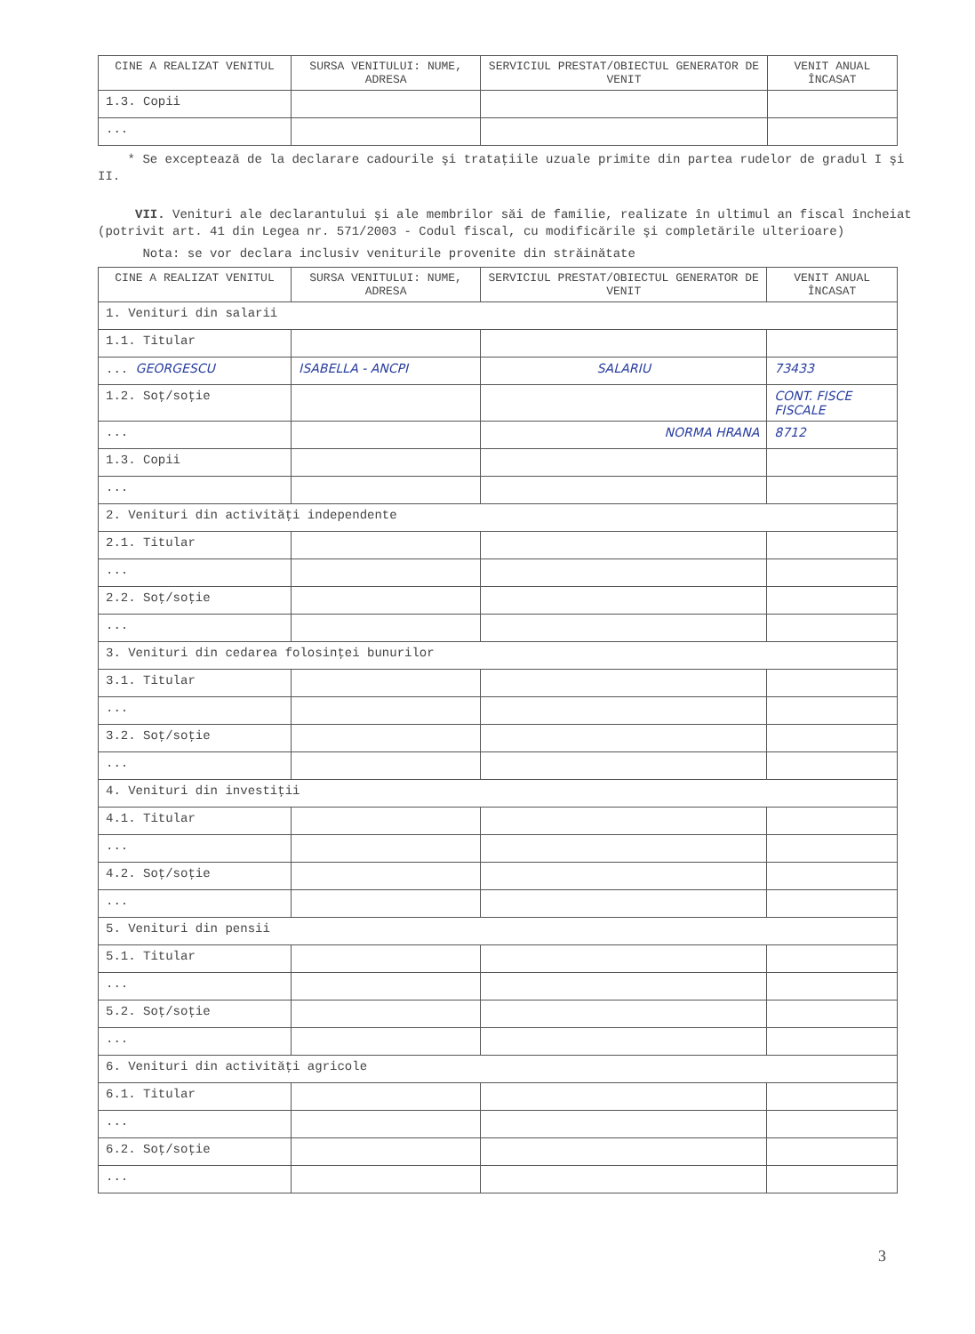| CINE A REALIZAT VENITUL | SURSA VENITULUI: NUME, ADRESA | SERVICIUL PRESTAT/OBIECTUL GENERATOR DE VENIT | VENIT ANUAL ÎNCASAT |
| --- | --- | --- | --- |
| 1.3. Copii | | | |
| ... | | | |
* Se exceptează de la declarare cadourile şi trataţiile uzuale primite din partea rudelor de gradul I şi II.
VII. Venituri ale declarantului şi ale membrilor săi de familie, realizate în ultimul an fiscal încheiat (potrivit art. 41 din Legea nr. 571/2003 - Codul fiscal, cu modificările şi completările ulterioare)
Nota: se vor declara inclusiv veniturile provenite din străinătate
| CINE A REALIZAT VENITUL | SURSA VENITULUI: NUME, ADRESA | SERVICIUL PRESTAT/OBIECTUL GENERATOR DE VENIT | VENIT ANUAL ÎNCASAT |
| --- | --- | --- | --- |
| 1. Venituri din salarii | | | |
| 1.1. Titular | | | |
| ... GEORGESCU | ISABELLA - ANCPI | SALARIU | 73433 |
| 1.2. Soţ/soţie | | | CONT. FISCE FISCALE |
| ... | | NORMA HRANA | 8712 |
| 1.3. Copii | | | |
| ... | | | |
| 2. Venituri din activităţi independente | | | |
| 2.1. Titular | | | |
| ... | | | |
| 2.2. Soţ/soţie | | | |
| ... | | | |
| 3. Venituri din cedarea folosinţei bunurilor | | | |
| 3.1. Titular | | | |
| ... | | | |
| 3.2. Soţ/soţie | | | |
| ... | | | |
| 4. Venituri din investiţii | | | |
| 4.1. Titular | | | |
| ... | | | |
| 4.2. Soţ/soţie | | | |
| ... | | | |
| 5. Venituri din pensii | | | |
| 5.1. Titular | | | |
| ... | | | |
| 5.2. Soţ/soţie | | | |
| ... | | | |
| 6. Venituri din activităţi agricole | | | |
| 6.1. Titular | | | |
| ... | | | |
| 6.2. Soţ/soţie | | | |
| ... | | | |
3